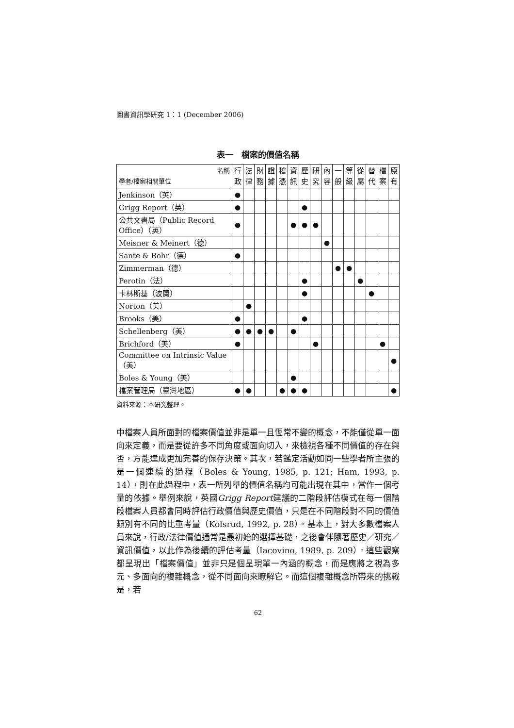圖書資訊學研究 1：1 (December 2006)
表一　檔案的價值名稱
| 名稱 學者/檔案相關單位 | 行政 | 法律 | 財務 | 證據 | 稽憑 | 資訊 | 歷史 | 研究 | 內容 | 一般 | 等級 | 從屬 | 替代 | 檔案 | 原有 |
| --- | --- | --- | --- | --- | --- | --- | --- | --- | --- | --- | --- | --- | --- | --- | --- |
| Jenkinson（英） | ● | | | | | | | | | | | | | | |
| Grigg Report（英） | ● | | | | | | ● | | | | | | | | |
| 公共文書局（Public Record Office）（英） | ● | | | | | ● | ● | ● | | | | | | | |
| Meisner & Meinert（德） | | | | | | | | | ● | | | | | | |
| Sante & Rohr（德） | ● | | | | | | | | | | | | | | |
| Zimmerman（德） | | | | | | | | | | ● | ● | | | | |
| Perotin（法） | | | | | | | ● | | | | | ● | | | |
| 卡林斯基（波蘭） | | | | | | | ● | | | | | | ● | | |
| Norton（美） | | ● | | | | | | | | | | | | | |
| Brooks（美） | ● | | | | | | ● | | | | | | | | |
| Schellenberg（美） | ● | ● | ● | ● | | ● | | | | | | | | | |
| Brichford（美） | ● | | | | | | | ● | | | | | | ● | |
| Committee on Intrinsic Value（美） | | | | | | | | | | | | | | | ● |
| Boles & Young（美） | | | | | | ● | | | | | | | | | |
| 檔案管理局（臺灣地區） | ● | ● | | | ● | ● | ● | | | | | | | | ● |
資料來源：本研究整理。
中檔案人員所面對的檔案價值並非是單一且恆常不變的概念，不能僅從單一面向來定義，而是要從許多不同角度或面向切入，來檢視各種不同價值的存在與否，方能達成更加完善的保存決策。其次，若鑑定活動如同一些學者所主張的是一個連續的過程（Boles & Young, 1985, p. 121; Ham, 1993, p. 14），則在此過程中，表一所列舉的價值名稱均可能出現在其中，當作一個考量的依據。舉例來說，英國Grigg Report建議的二階段評估模式在每一個階段檔案人員都會同時評估行政價值與歷史價值，只是在不同階段對不同的價值類別有不同的比重考量（Kolsrud, 1992, p. 28）。基本上，對大多數檔案人員來說，行政/法律價值通常是最初始的選擇基礎，之後會伴隨著歷史／研究／資訊價值，以此作為後續的評估考量（Iacovino, 1989, p. 209）。這些觀察都呈現出「檔案價值」並非只是個呈現單一內涵的概念，而是應將之視為多元、多面向的複雜概念，從不同面向來瞭解它。而這個複雜概念所帶來的挑戰是，若
62